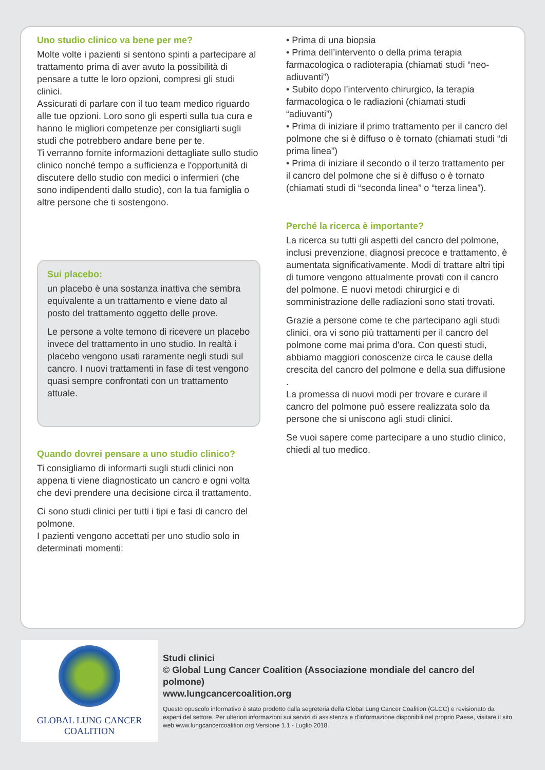Uno studio clinico va bene per me?
Molte volte i pazienti si sentono spinti a partecipare al trattamento prima di aver avuto la possibilità di pensare a tutte le loro opzioni, compresi gli studi clinici.
Assicurati di parlare con il tuo team medico riguardo alle tue opzioni. Loro sono gli esperti sulla tua cura e hanno le migliori competenze per consigliarti sugli studi che potrebbero andare bene per te.
Ti verranno fornite informazioni dettagliate sullo studio clinico nonché tempo a sufficienza e l'opportunità di discutere dello studio con medici o infermieri (che sono indipendenti dallo studio), con la tua famiglia o altre persone che ti sostengono.
Sui placebo:
un placebo è una sostanza inattiva che sembra equivalente a un trattamento e viene dato al posto del trattamento oggetto delle prove.
Le persone a volte temono di ricevere un placebo invece del trattamento in uno studio. In realtà i placebo vengono usati raramente negli studi sul cancro. I nuovi trattamenti in fase di test vengono quasi sempre confrontati con un trattamento attuale.
Quando dovrei pensare a uno studio clinico?
Ti consigliamo di informarti sugli studi clinici non appena ti viene diagnosticato un cancro e ogni volta che devi prendere una decisione circa il trattamento.
Ci sono studi clinici per tutti i tipi e fasi di cancro del polmone.
I pazienti vengono accettati per uno studio solo in determinati momenti:
• Prima di una biopsia
• Prima dell’intervento o della prima terapia farmacologica o radioterapia (chiamati studi “neo-adiuvanti”)
• Subito dopo l’intervento chirurgico, la terapia farmacologica o le radiazioni (chiamati studi “adiuvanti”)
• Prima di iniziare il primo trattamento per il cancro del polmone che si è diffuso o è tornato (chiamati studi “di prima linea”)
• Prima di iniziare il secondo o il terzo trattamento per il cancro del polmone che si è diffuso o è tornato (chiamati studi di “seconda linea” o “terza linea”).
Perché la ricerca è importante?
La ricerca su tutti gli aspetti del cancro del polmone, inclusi prevenzione, diagnosi precoce e trattamento, è aumentata significativamente. Modi di trattare altri tipi di tumore vengono attualmente provati con il cancro del polmone. E nuovi metodi chirurgici e di somministrazione delle radiazioni sono stati trovati.
Grazie a persone come te che partecipano agli studi clinici, ora vi sono più trattamenti per il cancro del polmone come mai prima d'ora. Con questi studi, abbiamo maggiori conoscenze circa le cause della crescita del cancro del polmone e della sua diffusione .
La promessa di nuovi modi per trovare e curare il cancro del polmone può essere realizzata solo da persone che si uniscono agli studi clinici.
Se vuoi sapere come partecipare a uno studio clinico, chiedi al tuo medico.
GLOBAL LUNG CANCER
COALITION
Studi clinici
© Global Lung Cancer Coalition (Associazione mondiale del cancro del polmone)
www.lungcancercoalition.org
Questo opuscolo informativo è stato prodotto dalla segreteria della Global Lung Cancer Coalition (GLCC) e revisionato da esperti del settore. Per ulteriori informazioni sui servizi di assistenza e d'informazione disponibili nel proprio Paese, visitare il sito web www.lungcancercoalition.org Versione 1.1 - Luglio 2018.